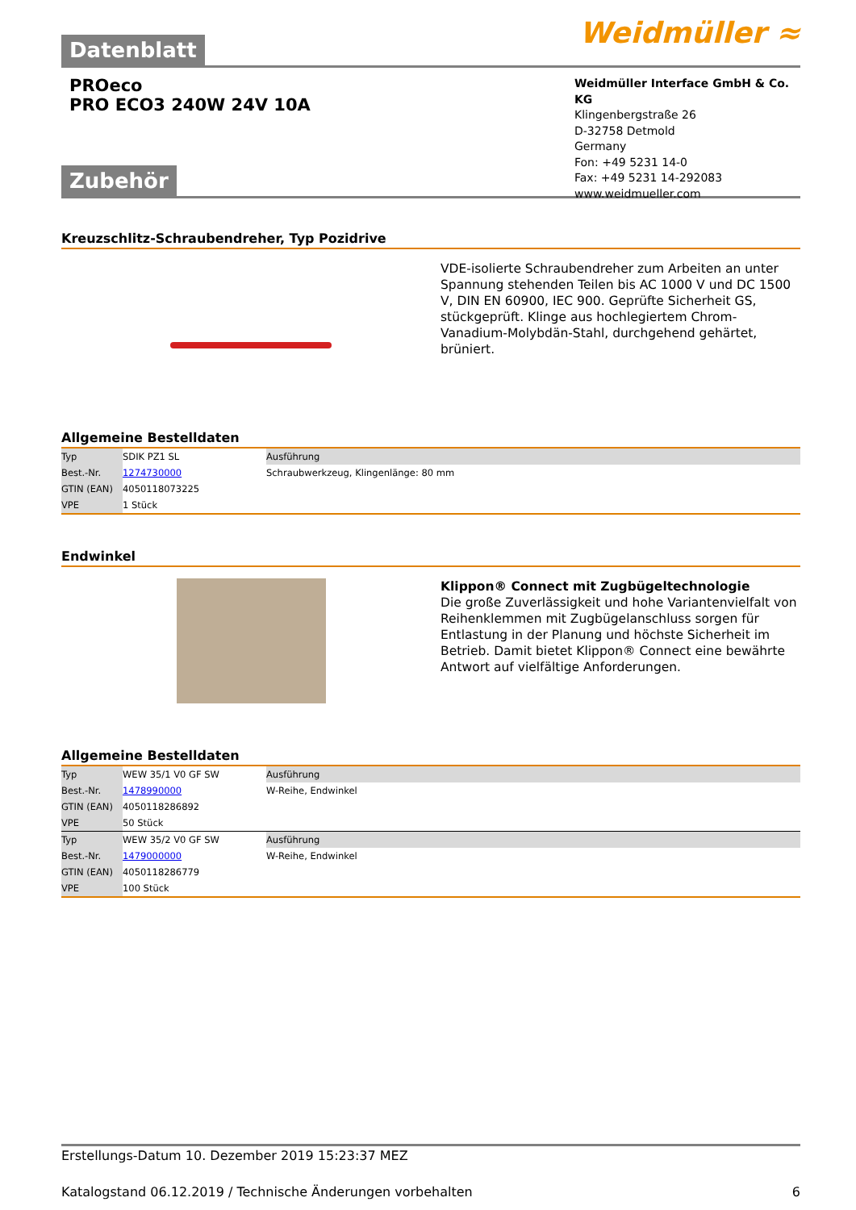Datenblatt Weidmüller ≈
PROeco
PRO ECO3 240W 24V 10A
Weidmüller Interface GmbH & Co. KG
Klingenbergstraße 26
D-32758 Detmold
Germany
Fon: +49 5231 14-0
Fax: +49 5231 14-292083
www.weidmueller.com
Zubehör
Kreuzschlitz-Schraubendreher, Typ Pozidrive
VDE-isolierte Schraubendreher zum Arbeiten an unter Spannung stehenden Teilen bis AC 1000 V und DC 1500 V, DIN EN 60900, IEC 900. Geprüfte Sicherheit GS, stückgeprüft. Klinge aus hochlegiertem Chrom-Vanadium-Molybdän-Stahl, durchgehend gehärtet, brüniert.
Allgemeine Bestelldaten
| Typ | SDIK PZ1 SL | Ausführung |
| Best.-Nr. | 1274730000 | Schraubwerkzeug, Klingenlänge: 80 mm |
| GTIN (EAN) | 4050118073225 | |
| VPE | 1 Stück | |
Endwinkel
Klippon® Connect mit Zugbügeltechnologie
Die große Zuverlässigkeit und hohe Variantenvielfalt von Reihenklemmen mit Zugbügelanschluss sorgen für Entlastung in der Planung und höchste Sicherheit im Betrieb. Damit bietet Klippon® Connect eine bewährte Antwort auf vielfältige Anforderungen.
Allgemeine Bestelldaten
| Typ | WEW 35/1 V0 GF SW | Ausführung |
| Best.-Nr. | 1478990000 | W-Reihe, Endwinkel |
| GTIN (EAN) | 4050118286892 | |
| VPE | 50 Stück | |
| Typ | WEW 35/2 V0 GF SW | Ausführung |
| Best.-Nr. | 1479000000 | W-Reihe, Endwinkel |
| GTIN (EAN) | 4050118286779 | |
| VPE | 100 Stück | |
Erstellungs-Datum 10. Dezember 2019 15:23:37 MEZ
Katalogstand 06.12.2019 / Technische Änderungen vorbehalten 6